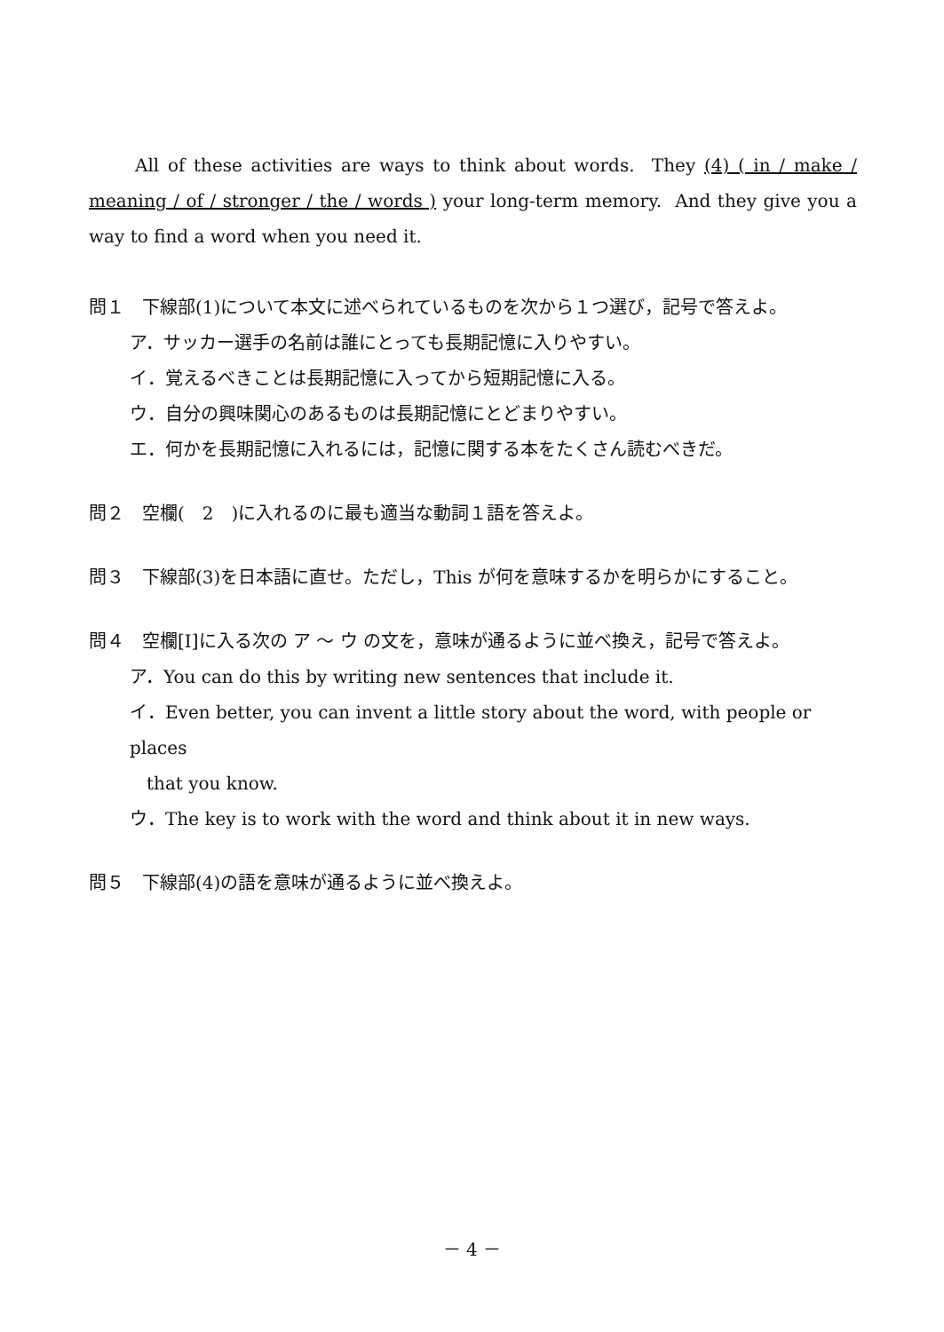All of these activities are ways to think about words. They (4) ( in / make / meaning / of / stronger / the / words ) your long-term memory. And they give you a way to find a word when you need it.
問１　下線部(1)について本文に述べられているものを次から１つ選び，記号で答えよ。
ア．サッカー選手の名前は誰にとっても長期記憶に入りやすい。
イ．覚えるべきことは長期記憶に入ってから短期記憶に入る。
ウ．自分の興味関心のあるものは長期記憶にとどまりやすい。
エ．何かを長期記憶に入れるには，記憶に関する本をたくさん読むべきだ。
問２　空欄(　2　)に入れるのに最も適当な動詞１語を答えよ。
問３　下線部(3)を日本語に直せ。ただし，This が何を意味するかを明らかにすること。
問４　空欄[Ⅰ]に入る次の ア 〜 ウ の文を，意味が通るように並べ換え，記号で答えよ。
ア．You can do this by writing new sentences that include it.
イ．Even better, you can invent a little story about the word, with people or places
that you know.
ウ．The key is to work with the word and think about it in new ways.
問５　下線部(4)の語を意味が通るように並べ換えよ。
－ 4 －